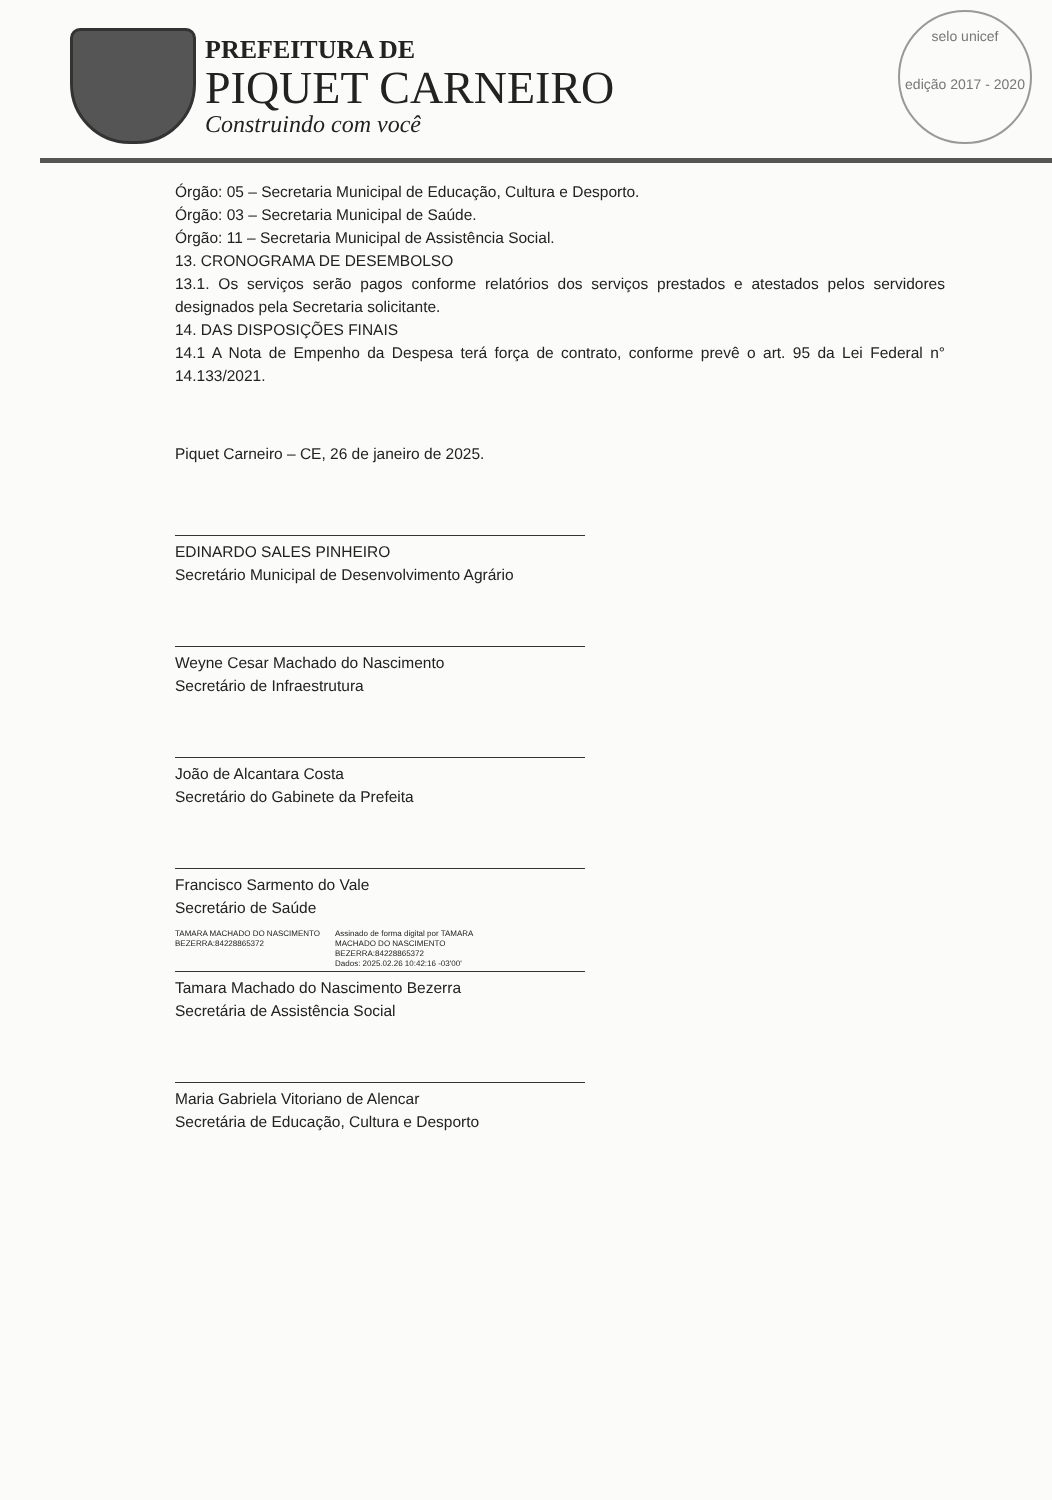PREFEITURA DE
PIQUET CARNEIRO
Construindo com você
selo unicef
edição 2017 - 2020
Órgão: 05 – Secretaria Municipal de Educação, Cultura e Desporto.
Órgão: 03 – Secretaria Municipal de Saúde.
Órgão: 11 – Secretaria Municipal de Assistência Social.
13. CRONOGRAMA DE DESEMBOLSO
13.1. Os serviços serão pagos conforme relatórios dos serviços prestados e atestados pelos servidores designados pela Secretaria solicitante.
14. DAS DISPOSIÇÕES FINAIS
14.1 A Nota de Empenho da Despesa terá força de contrato, conforme prevê o art. 95 da Lei Federal n° 14.133/2021.
Piquet Carneiro – CE, 26 de janeiro de 2025.
EDINARDO SALES PINHEIRO
Secretário Municipal de Desenvolvimento Agrário
Weyne Cesar Machado do Nascimento
Secretário de Infraestrutura
João de Alcantara Costa
Secretário do Gabinete da Prefeita
Francisco Sarmento do Vale
Secretário de Saúde
TAMARA MACHADO DO NASCIMENTO BEZERRA:84228865372
Assinado de forma digital por TAMARA MACHADO DO NASCIMENTO BEZERRA:84228865372
Dados: 2025.02.26 10:42:16 -03'00'
Tamara Machado do Nascimento Bezerra
Secretária de Assistência Social
Maria Gabriela Vitoriano de Alencar
Secretária de Educação, Cultura e Desporto